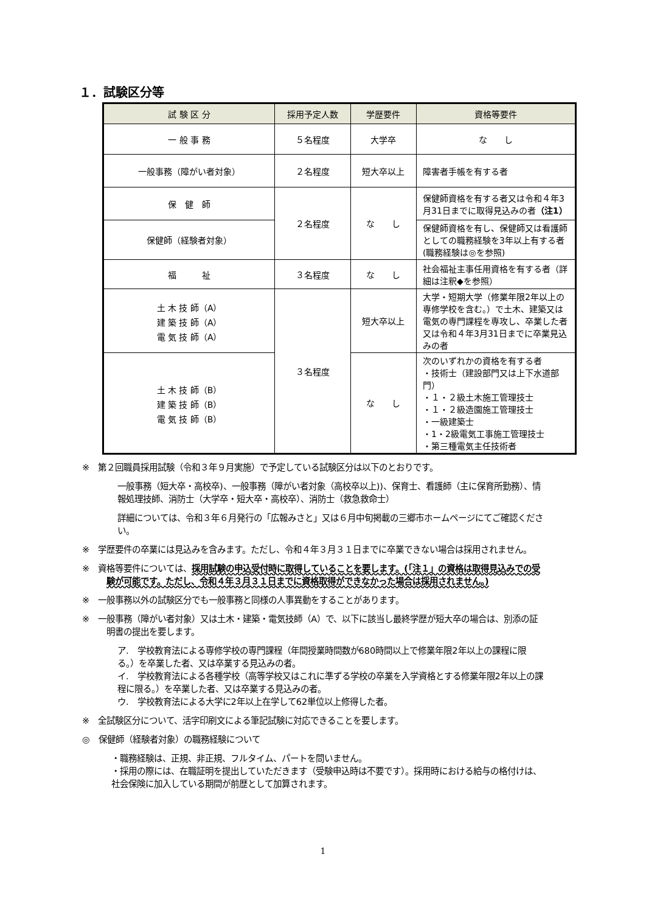１．試験区分等
| 試 験 区 分 | 採用予定人数 | 学歴要件 | 資格等要件 |
| --- | --- | --- | --- |
| 一 般 事 務 | ５名程度 | 大学卒 | な し |
| 一般事務（障がい者対象） | ２名程度 | 短大卒以上 | 障害者手帳を有する者 |
| 保 健 師 | ２名程度 | な し | 保健師資格を有する者又は令和４年3月31日までに取得見込みの者 （注1） |
| 保健師（経験者対象） | | | 保健師資格を有し、保健師又は看護師としての職務経験を3年以上有する者(職務経験は◎を参照) |
| 福 祉 | ３名程度 | な し | 社会福祉主事任用資格を有する者（詳細は注釈◆を参照） |
| 土 木 技 師（A） 建 築 技 師（A） 電 気 技 師（A） | ３名程度 | 短大卒以上 | 大学・短期大学（修業年限2年以上の専修学校を含む。）で土木、建築又は電気の専門課程を専攻し、卒業した者又は令和４年3月31日までに卒業見込みの者 |
| 土 木 技 師（B） 建 築 技 師（B） 電 気 技 師（B） | | な し | 次のいずれかの資格を有する者 ・技術士（建設部門又は上下水道部門） ・１・２級土木施工管理技士 ・１・２級造園施工管理技士 ・一級建築士 ・1・2級電気工事施工管理技士 ・第三種電気主任技術者 |
※　第２回職員採用試験（令和３年９月実施）で予定している試験区分は以下のとおりです。
一般事務（短大卒・高校卒)、一般事務（障がい者対象（高校卒以上))、保育士、看護師（主に保育所勤務）、情報処理技師、消防士（大学卒・短大卒・高校卒）、消防士（救急救命士）
詳細については、令和３年６月発行の「広報みさと」又は６月中旬掲載の三郷市ホームページにてご確認ください。
※　学歴要件の卒業には見込みを含みます。ただし、令和４年３月３１日までに卒業できない場合は採用されません。
※　資格等要件については、採用試験の申込受付時に取得していることを要します。(「注１」の資格は取得見込みでの受験が可能です。ただし、令和４年３月３１日までに資格取得ができなかった場合は採用されません。)
※　一般事務以外の試験区分でも一般事務と同様の人事異動をすることがあります。
※　一般事務（障がい者対象）又は土木・建築・電気技師（A）で、以下に該当し最終学歴が短大卒の場合は、別添の証明書の提出を要します。
ア.　学校教育法による専修学校の専門課程（年間授業時間数が680時間以上で修業年限2年以上の課程に限る。）を卒業した者、又は卒業する見込みの者。
イ.　学校教育法による各種学校（高等学校又はこれに準ずる学校の卒業を入学資格とする修業年限2年以上の課程に限る。）を卒業した者、又は卒業する見込みの者。
ウ.　学校教育法による大学に2年以上在学して62単位以上修得した者。
※　全試験区分について、活字印刷文による筆記試験に対応できることを要します。
◎　保健師（経験者対象）の職務経験について
・職務経験は、正規、非正規、フルタイム、パートを問いません。
・採用の際には、在職証明を提出していただきます（受験申込時は不要です）。採用時における給与の格付けは、社会保険に加入している期間が前歴として加算されます。
1